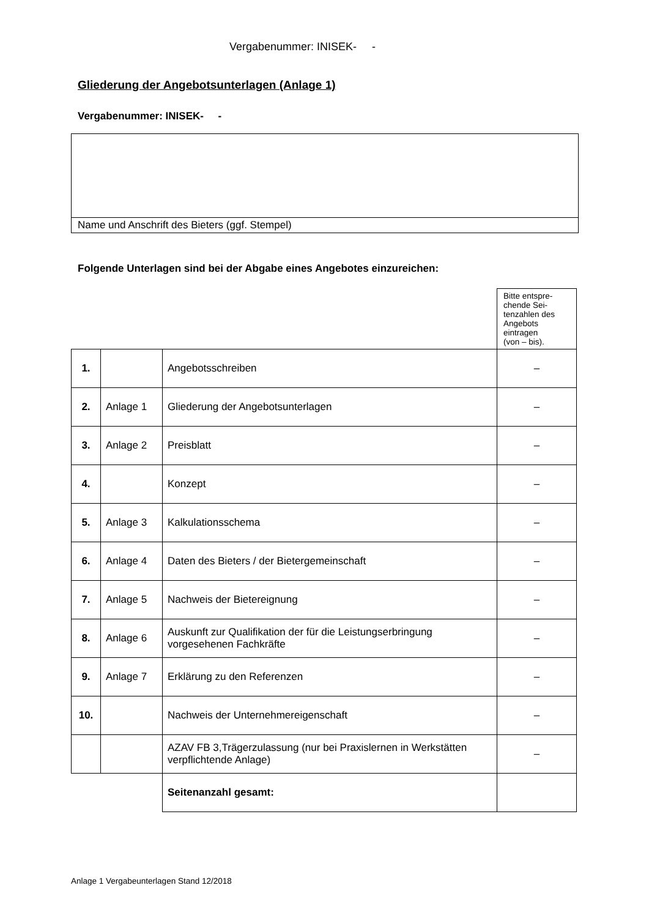Vergabenummer: INISEK- -
Gliederung der Angebotsunterlagen (Anlage 1)
Vergabenummer: INISEK- -
Name und Anschrift des Bieters (ggf. Stempel)
Folgende Unterlagen sind bei der Abgabe eines Angebotes einzureichen:
| | | | Bitte entspre- chende Sei- tenzahlen des Angebots eintragen (von – bis). |
| 1. | | Angebotsschreiben | – |
| 2. | Anlage 1 | Gliederung der Angebotsunterlagen | – |
| 3. | Anlage 2 | Preisblatt | – |
| 4. | | Konzept | – |
| 5. | Anlage 3 | Kalkulationsschema | – |
| 6. | Anlage 4 | Daten des Bieters / der Bietergemeinschaft | – |
| 7. | Anlage 5 | Nachweis der Bietereignung | – |
| 8. | Anlage 6 | Auskunft zur Qualifikation der für die Leistungserbringung vorgesehenen Fachkräfte | – |
| 9. | Anlage 7 | Erklärung zu den Referenzen | – |
| 10. | | Nachweis der Unternehmereigenschaft | – |
| | | AZAV FB 3,Trägerzulassung (nur bei Praxislernen in Werkstätten verpflichtende Anlage) | – |
| | | Seitenanzahl gesamt: | |
Anlage 1 Vergabeunterlagen Stand 12/2018